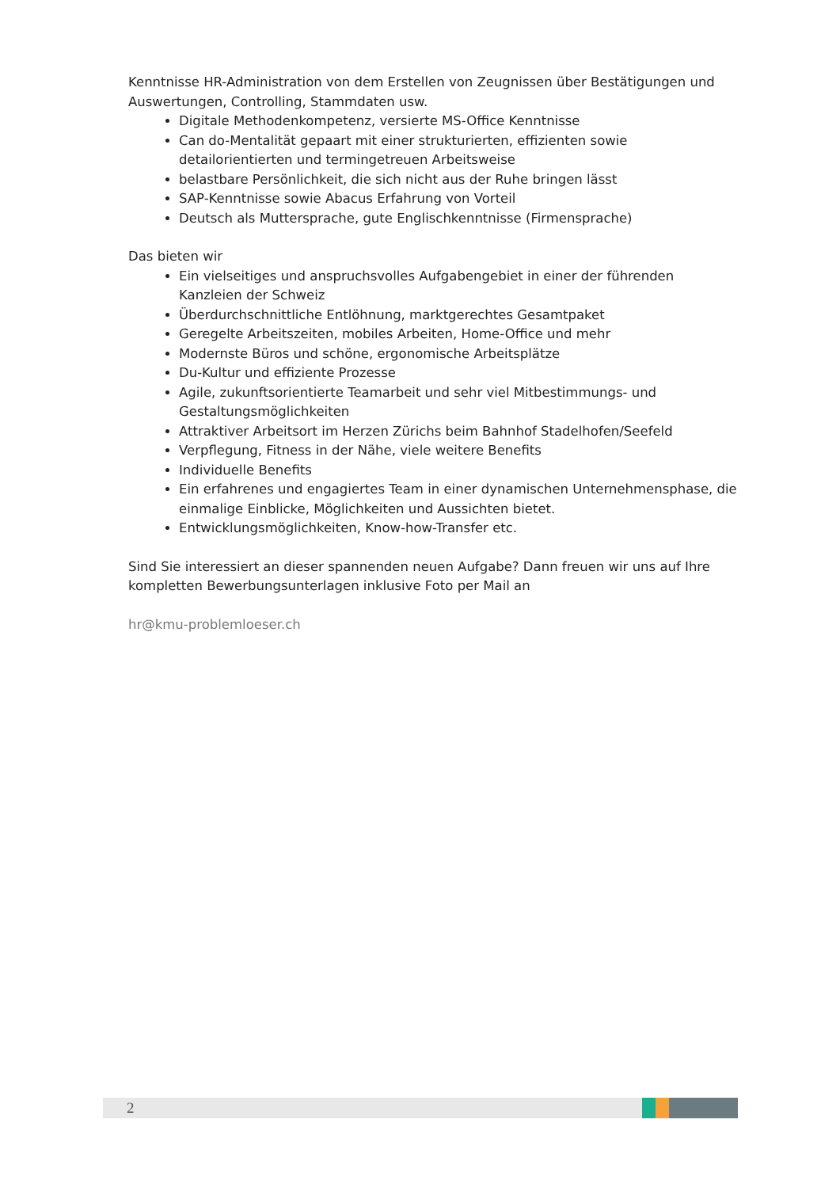Kenntnisse HR-Administration von dem Erstellen von Zeugnissen über Bestätigungen und Auswertungen, Controlling, Stammdaten usw.
Digitale Methodenkompetenz, versierte MS-Office Kenntnisse
Can do-Mentalität gepaart mit einer strukturierten, effizienten sowie detailorientierten und termingetreuen Arbeitsweise
belastbare Persönlichkeit, die sich nicht aus der Ruhe bringen lässt
SAP-Kenntnisse sowie Abacus Erfahrung von Vorteil
Deutsch als Muttersprache, gute Englischkenntnisse (Firmensprache)
Das bieten wir
Ein vielseitiges und anspruchsvolles Aufgabengebiet in einer der führenden Kanzleien der Schweiz
Überdurchschnittliche Entlöhnung, marktgerechtes Gesamtpaket
Geregelte Arbeitszeiten, mobiles Arbeiten, Home-Office und mehr
Modernste Büros und schöne, ergonomische Arbeitsplätze
Du-Kultur und effiziente Prozesse
Agile, zukunftsorientierte Teamarbeit und sehr viel Mitbestimmungs- und Gestaltungsmöglichkeiten
Attraktiver Arbeitsort im Herzen Zürichs beim Bahnhof Stadelhofen/Seefeld
Verpflegung, Fitness in der Nähe, viele weitere Benefits
Individuelle Benefits
Ein erfahrenes und engagiertes Team in einer dynamischen Unternehmensphase, die einmalige Einblicke, Möglichkeiten und Aussichten bietet.
Entwicklungsmöglichkeiten, Know-how-Transfer etc.
Sind Sie interessiert an dieser spannenden neuen Aufgabe? Dann freuen wir uns auf Ihre kompletten Bewerbungsunterlagen inklusive Foto per Mail an
hr@kmu-problemloeser.ch
2